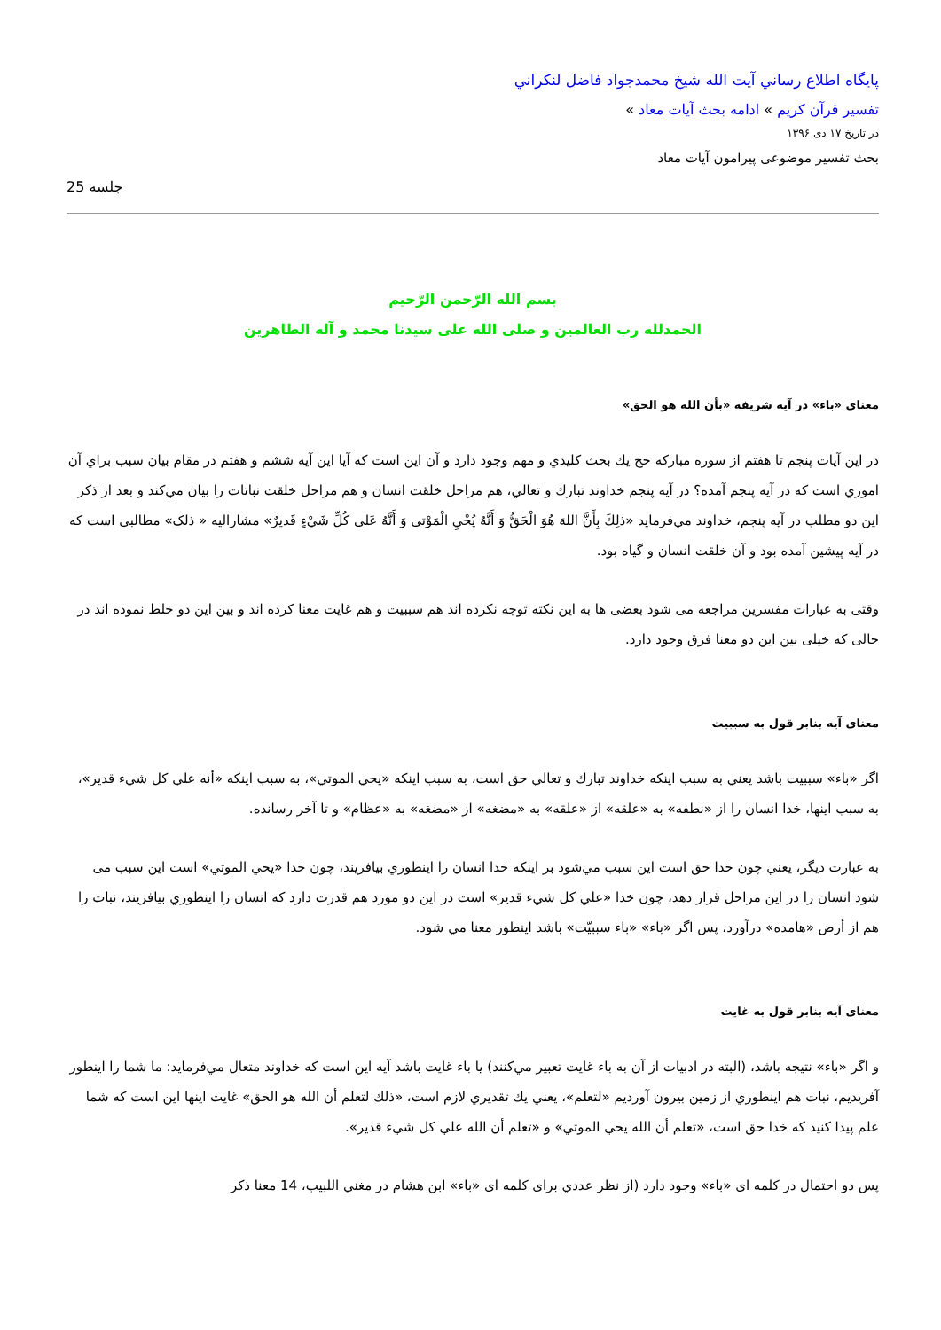پايگاه اطلاع رساني آيت الله شيخ محمدجواد فاضل لنكراني
تفسیر قرآن کریم » ادامه بحث آیات معاد »
در تاریخ ۱۷ دی ۱۳۹۶
بحث تفسیر موضوعی پیرامون آیات معاد
جلسه 25
بسم الله الرّحمن الرّحیم
الحمدلله رب العالمین و صلی الله علی سیدنا محمد و آله الطاهرین
معنای «باء» در آیه شریفه «بأن الله هو الحق»
در اين آيات پنجم تا هفتم از سوره مباركه حج يك بحث كليدي و مهم وجود دارد و آن اين است كه آيا اين آيه ششم و هفتم در مقام بيان سبب براي آن اموري است كه در آيه پنجم آمده؟ در آيه پنجم خداوند تبارك و تعالي، هم مراحل خلقت انسان و هم مراحل خلقت نباتات را بيان مي‌كند و بعد از ذكر اين دو مطلب در آيه پنجم، خداوند مي‌فرمايد «ذلِكَ بِأَنَّ اللهَ هُوَ الْحَقُّ وَ أَنَّهُ يُحْيِ الْمَوْتى وَ أَنَّهُ عَلى كُلِّ شَيْءٍ قَديرٌ» مشاراليه « ذلک» مطالبی است که در آیه پیشین آمده بود و آن خلقت انسان و گیاه بود.
وقتی به عبارات مفسرین مراجعه می شود بعضی ها به این نکته توجه نکرده اند هم سببیت و هم غایت معنا کرده اند و بین این دو خلط نموده اند در حالی که خیلی بین این دو معنا فرق وجود دارد.
معنای آیه بنابر قول به سببیت
اگر «باء» سببيت باشد يعني به سبب اينكه خداوند تبارك و تعالي حق است، به سبب اينكه «يحي الموتي»، به سبب اينكه «أنه علي كل شيء قدير»، به سبب اينها، خدا انسان را از «نطفه» به «علقه» از «علقه» به «مضغه» از «مضغه» به «عظام» و تا آخر رسانده.
به عبارت ديگر، يعني چون خدا حق است اين سبب مي‌شود بر اينكه خدا انسان را اينطوري بيافريند، چون خدا «يحي الموتي» است اين سبب می شود انسان را در اين مراحل قرار دهد، چون خدا «علي كل شيء قدير» است در اين دو مورد هم قدرت دارد كه انسان را اينطوري بيافريند، نبات را هم از أرض «هامده» درآورد، پس اگر «باء» «باء سببيّت» باشد اينطور معنا مي شود.
معنای آیه بنابر قول به غایت
و اگر «باء» نتيجه باشد، (البته در ادبيات از آن به باء غايت تعبير مي‌كنند) يا باء غايت باشد آيه اين است كه خداوند متعال مي‌فرمايد: ما شما را اينطور آفريديم، نبات هم اينطوري از زمين بيرون آورديم «لتعلم»، يعني يك تقديري لازم است، «ذلك لتعلم أن الله هو الحق» غايت اينها اين است كه شما علم پيدا كنيد كه خدا حق است، «تعلم أن الله يحي الموتي» و «تعلم أن الله علي كل شيء قدير».
پس دو احتمال در کلمه ای «باء» وجود دارد (از نظر عددي برای کلمه ای «باء» ابن هشام در مغني اللبيب، 14 معنا ذكر